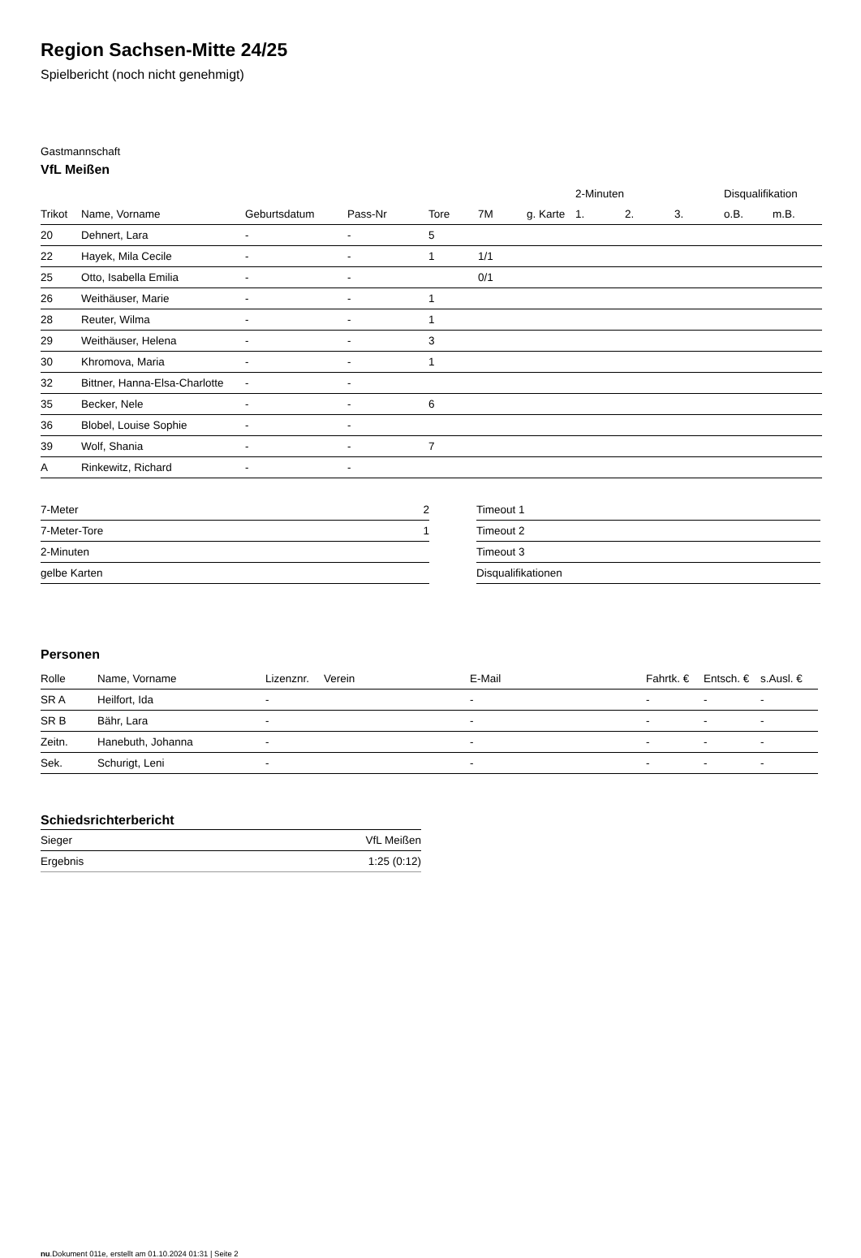Region Sachsen-Mitte 24/25
Spielbericht (noch nicht genehmigt)
Gastmannschaft
VfL Meißen
| | | | | | | | 2-Minuten | | | Disqualifikation | |
| --- | --- | --- | --- | --- | --- | --- | --- | --- | --- | --- | --- |
| Trikot | Name, Vorname | Geburtsdatum | Pass-Nr | Tore | 7M | g. Karte | 1. | 2. | 3. | o.B. | m.B. |
| 20 | Dehnert, Lara | - | - | 5 | | | | | | | |
| 22 | Hayek, Mila Cecile | - | - | 1 | 1/1 | | | | | | |
| 25 | Otto, Isabella Emilia | - | - | | 0/1 | | | | | | |
| 26 | Weithäuser, Marie | - | - | 1 | | | | | | | |
| 28 | Reuter, Wilma | - | - | 1 | | | | | | | |
| 29 | Weithäuser, Helena | - | - | 3 | | | | | | | |
| 30 | Khromova, Maria | - | - | 1 | | | | | | | |
| 32 | Bittner, Hanna-Elsa-Charlotte | - | - | | | | | | | | |
| 35 | Becker, Nele | - | - | 6 | | | | | | | |
| 36 | Blobel, Louise Sophie | - | - | | | | | | | | |
| 39 | Wolf, Shania | - | - | 7 | | | | | | | |
| A | Rinkewitz, Richard | - | - | | | | | | | | |
| 7-Meter | 2 |
| 7-Meter-Tore | 1 |
| 2-Minuten | |
| gelbe Karten | |
| Timeout 1 |
| Timeout 2 |
| Timeout 3 |
| Disqualifikationen |
Personen
| Rolle | Name, Vorname | Lizenznr. | Verein | E-Mail | Fahrtk. € | Entsch. € | s.Ausl. € |
| --- | --- | --- | --- | --- | --- | --- | --- |
| SR A | Heilfort, Ida | - | | - | - | - | - |
| SR B | Bähr, Lara | - | | - | - | - | - |
| Zeitn. | Hanebuth, Johanna | - | | - | - | - | - |
| Sek. | Schurigt, Leni | - | | - | - | - | - |
Schiedsrichterbericht
| Sieger | VfL Meißen |
| Ergebnis | 1:25 (0:12) |
nu.Dokument 011e, erstellt am 01.10.2024 01:31 | Seite 2